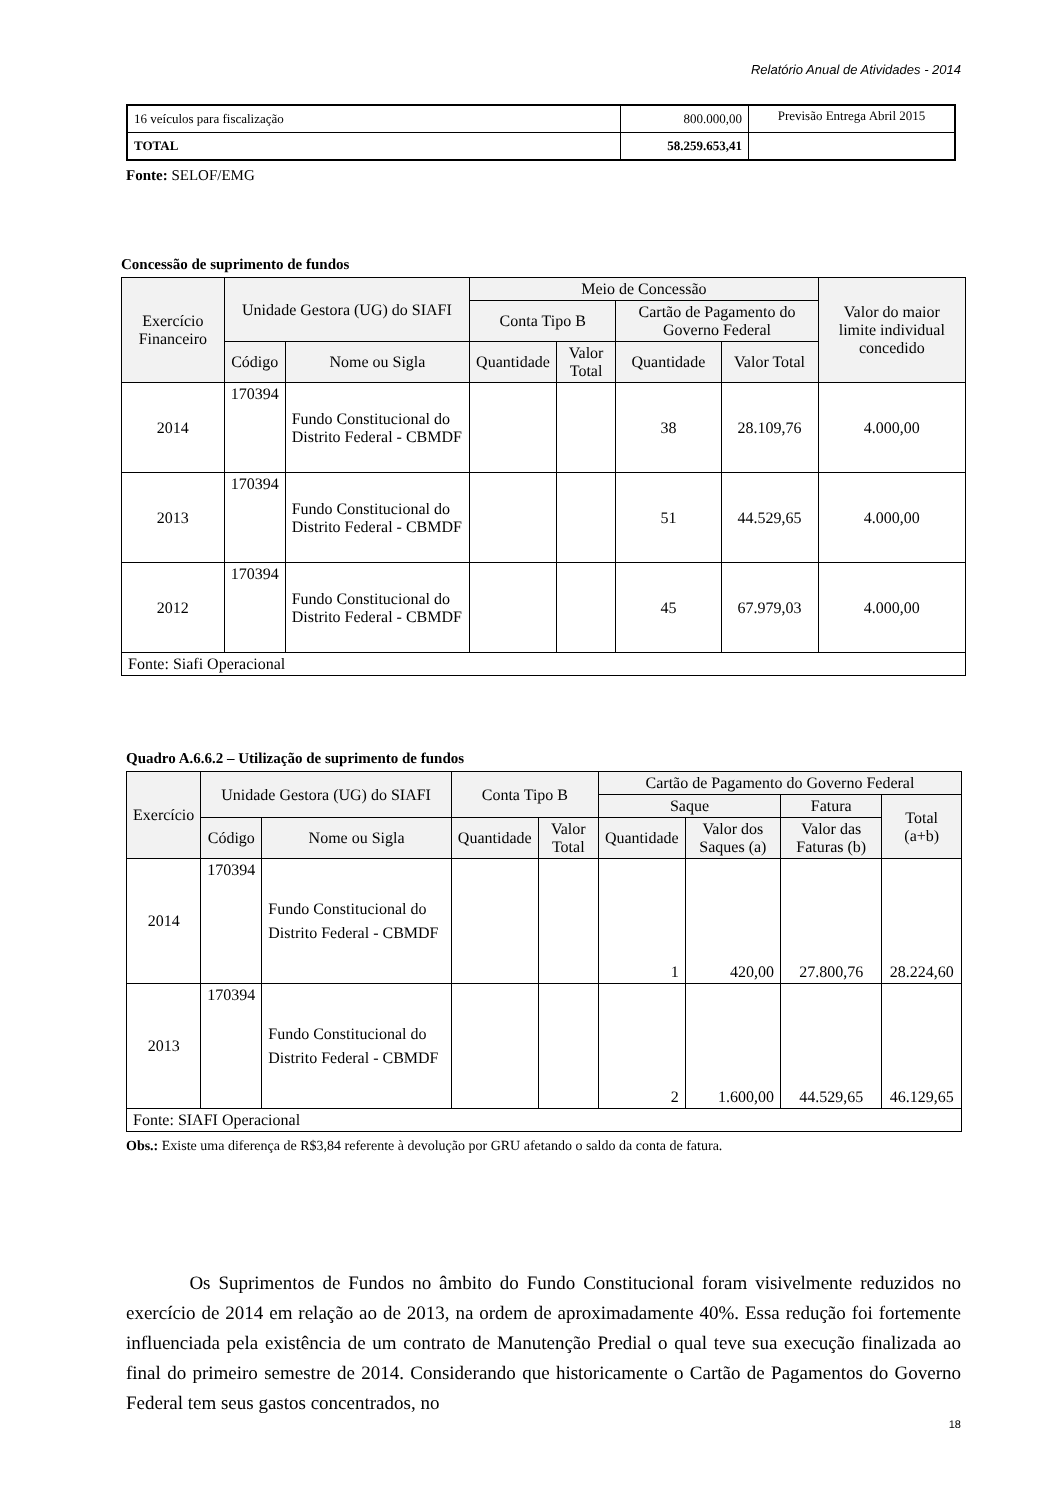Relatório Anual de Atividades - 2014
| 16 veículos para fiscalização | 800.000,00 | Previsão Entrega Abril 2015 |
| TOTAL | 58.259.653,41 | |
Fonte: SELOF/EMG
Concessão de suprimento de fundos
| Exercício Financeiro | Unidade Gestora (UG) do SIAFI | | Meio de Concessão | | | | Valor do maior limite individual concedido |
| --- | --- | --- | --- | --- | --- | --- | --- |
| | | | Conta Tipo B | | Cartão de Pagamento do Governo Federal | | |
| | Código | Nome ou Sigla | Quantidade | Valor Total | Quantidade | Valor Total | |
| 2014 | 170394 | Fundo Constitucional do Distrito Federal - CBMDF | | | 38 | 28.109,76 | 4.000,00 |
| 2013 | 170394 | Fundo Constitucional do Distrito Federal - CBMDF | | | 51 | 44.529,65 | 4.000,00 |
| 2012 | 170394 | Fundo Constitucional do Distrito Federal - CBMDF | | | 45 | 67.979,03 | 4.000,00 |
| Fonte: Siafi Operacional | | | | | | | |
Quadro A.6.6.2 – Utilização de suprimento de fundos
| Exercício | Unidade Gestora (UG) do SIAFI | | Conta Tipo B | | Cartão de Pagamento do Governo Federal | | | |
| --- | --- | --- | --- | --- | --- | --- | --- | --- |
| | | | | | Saque | | Fatura | Total (a+b) |
| | Código | Nome ou Sigla | Quantidade | Valor Total | Quantidade | Valor dos Saques (a) | Valor das Faturas (b) | |
| 2014 | 170394 | Fundo Constitucional do Distrito Federal - CBMDF | | | 1 | 420,00 | 27.800,76 | 28.224,60 |
| 2013 | 170394 | Fundo Constitucional do Distrito Federal - CBMDF | | | 2 | 1.600,00 | 44.529,65 | 46.129,65 |
| Fonte: SIAFI Operacional | | | | | | | | |
Obs.: Existe uma diferença de R$3,84 referente à devolução por GRU afetando o saldo da conta de fatura.
Os Suprimentos de Fundos no âmbito do Fundo Constitucional foram visivelmente reduzidos no exercício de 2014 em relação ao de 2013, na ordem de aproximadamente 40%. Essa redução foi fortemente influenciada pela existência de um contrato de Manutenção Predial o qual teve sua execução finalizada ao final do primeiro semestre de 2014. Considerando que historicamente o Cartão de Pagamentos do Governo Federal tem seus gastos concentrados, no
18